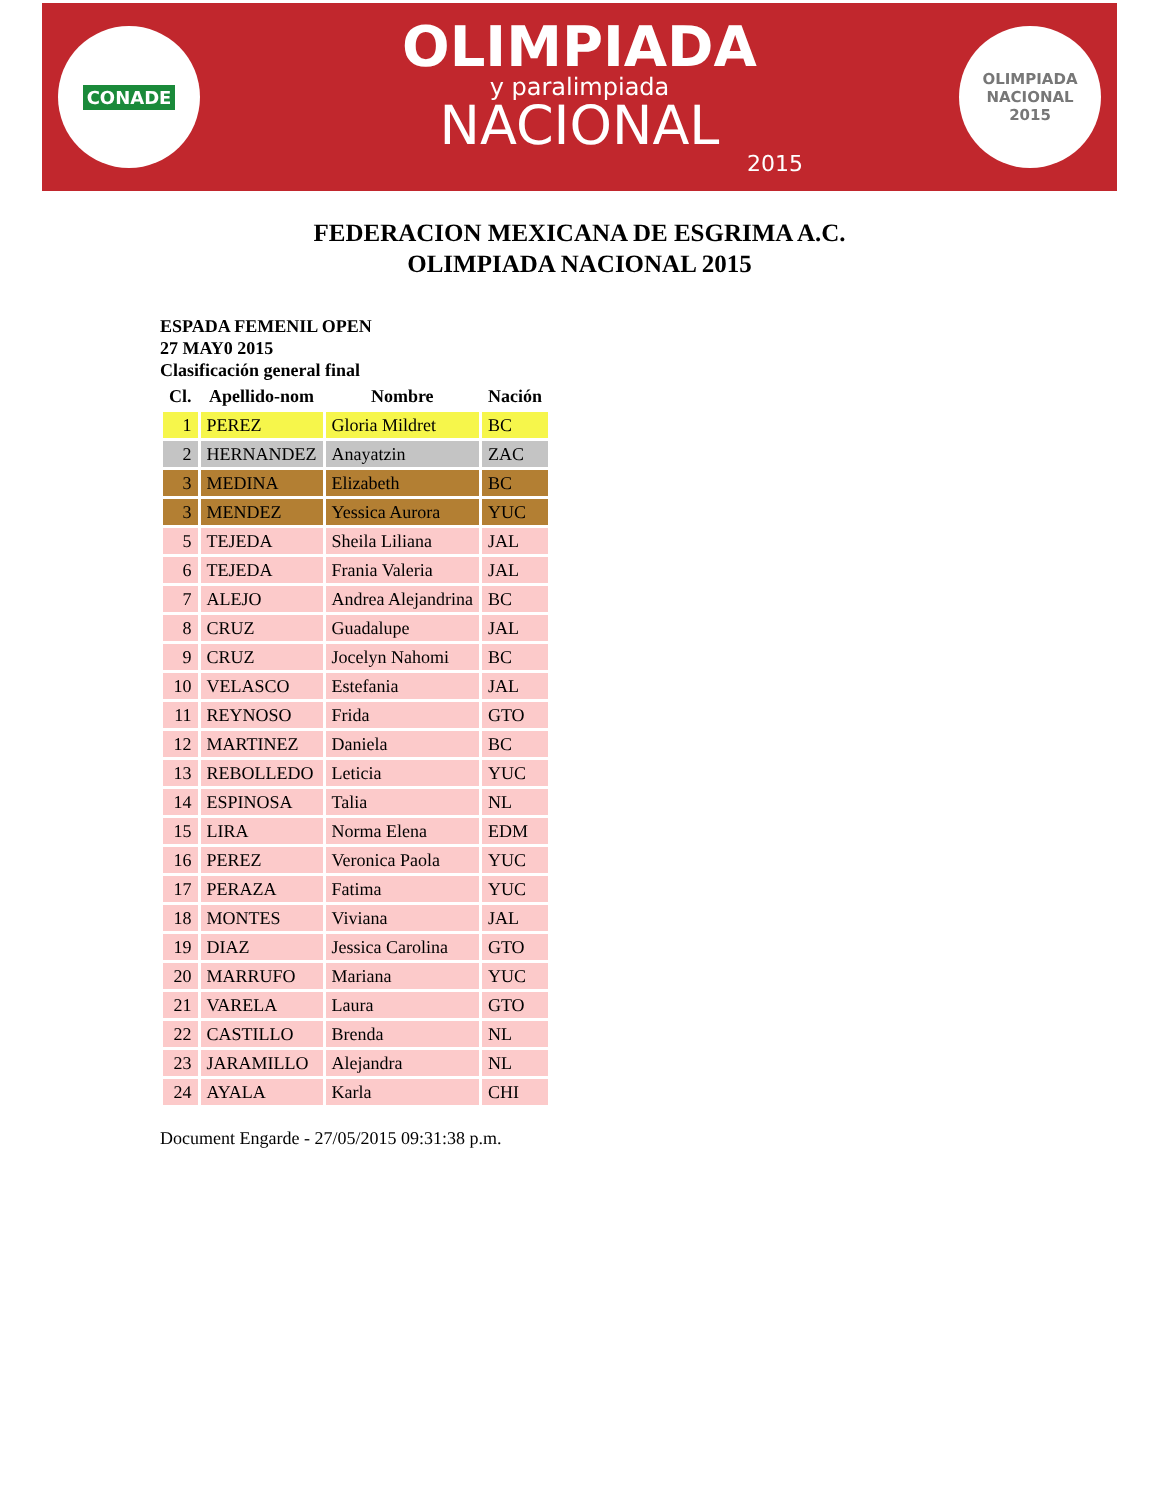CONADE
OLIMPIADA
y paralimpiada
NACIONAL
2015
OLIMPIADA
NACIONAL
2015
FEDERACION MEXICANA DE ESGRIMA A.C.
OLIMPIADA NACIONAL 2015
ESPADA FEMENIL OPEN
27 MAY0 2015
Clasificación general final
| Cl. | Apellido-nom | Nombre | Nación |
| --- | --- | --- | --- |
| 1 | PEREZ | Gloria Mildret | BC |
| 2 | HERNANDEZ | Anayatzin | ZAC |
| 3 | MEDINA | Elizabeth | BC |
| 3 | MENDEZ | Yessica Aurora | YUC |
| 5 | TEJEDA | Sheila Liliana | JAL |
| 6 | TEJEDA | Frania Valeria | JAL |
| 7 | ALEJO | Andrea Alejandrina | BC |
| 8 | CRUZ | Guadalupe | JAL |
| 9 | CRUZ | Jocelyn Nahomi | BC |
| 10 | VELASCO | Estefania | JAL |
| 11 | REYNOSO | Frida | GTO |
| 12 | MARTINEZ | Daniela | BC |
| 13 | REBOLLEDO | Leticia | YUC |
| 14 | ESPINOSA | Talia | NL |
| 15 | LIRA | Norma Elena | EDM |
| 16 | PEREZ | Veronica Paola | YUC |
| 17 | PERAZA | Fatima | YUC |
| 18 | MONTES | Viviana | JAL |
| 19 | DIAZ | Jessica Carolina | GTO |
| 20 | MARRUFO | Mariana | YUC |
| 21 | VARELA | Laura | GTO |
| 22 | CASTILLO | Brenda | NL |
| 23 | JARAMILLO | Alejandra | NL |
| 24 | AYALA | Karla | CHI |
Document Engarde - 27/05/2015 09:31:38 p.m.